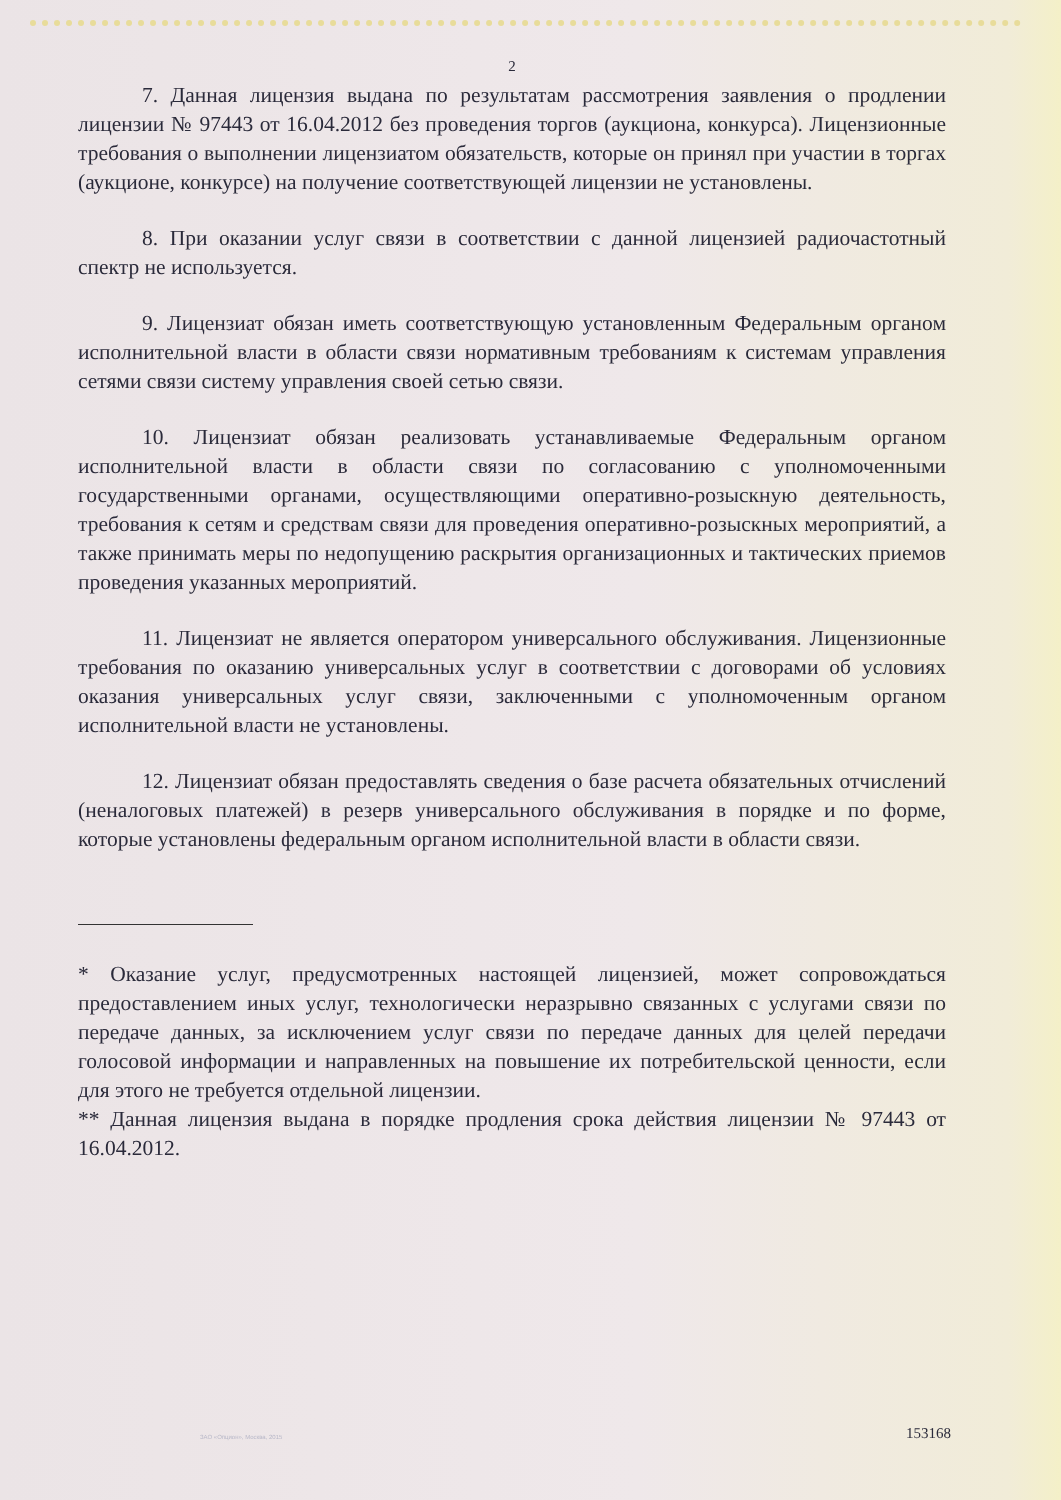2
7. Данная лицензия выдана по результатам рассмотрения заявления о продлении лицензии № 97443 от 16.04.2012 без проведения торгов (аукциона, конкурса). Лицензионные требования о выполнении лицензиатом обязательств, которые он принял при участии в торгах (аукционе, конкурсе) на получение соответствующей лицензии не установлены.
8. При оказании услуг связи в соответствии с данной лицензией радиочастотный спектр не используется.
9. Лицензиат обязан иметь соответствующую установленным Федеральным органом исполнительной власти в области связи нормативным требованиям к системам управления сетями связи систему управления своей сетью связи.
10. Лицензиат обязан реализовать устанавливаемые Федеральным органом исполнительной власти в области связи по согласованию с уполномоченными государственными органами, осуществляющими оперативно-розыскную деятельность, требования к сетям и средствам связи для проведения оперативно-розыскных мероприятий, а также принимать меры по недопущению раскрытия организационных и тактических приемов проведения указанных мероприятий.
11. Лицензиат не является оператором универсального обслуживания. Лицензионные требования по оказанию универсальных услуг в соответствии с договорами об условиях оказания универсальных услуг связи, заключенными с уполномоченным органом исполнительной власти не установлены.
12. Лицензиат обязан предоставлять сведения о базе расчета обязательных отчислений (неналоговых платежей) в резерв универсального обслуживания в порядке и по форме, которые установлены федеральным органом исполнительной власти в области связи.
* Оказание услуг, предусмотренных настоящей лицензией, может сопровождаться предоставлением иных услуг, технологически неразрывно связанных с услугами связи по передаче данных, за исключением услуг связи по передаче данных для целей передачи голосовой информации и направленных на повышение их потребительской ценности, если для этого не требуется отдельной лицензии.
** Данная лицензия выдана в порядке продления срока действия лицензии № 97443 от 16.04.2012.
ЗАО «Опцион», Москва, 2015 153168